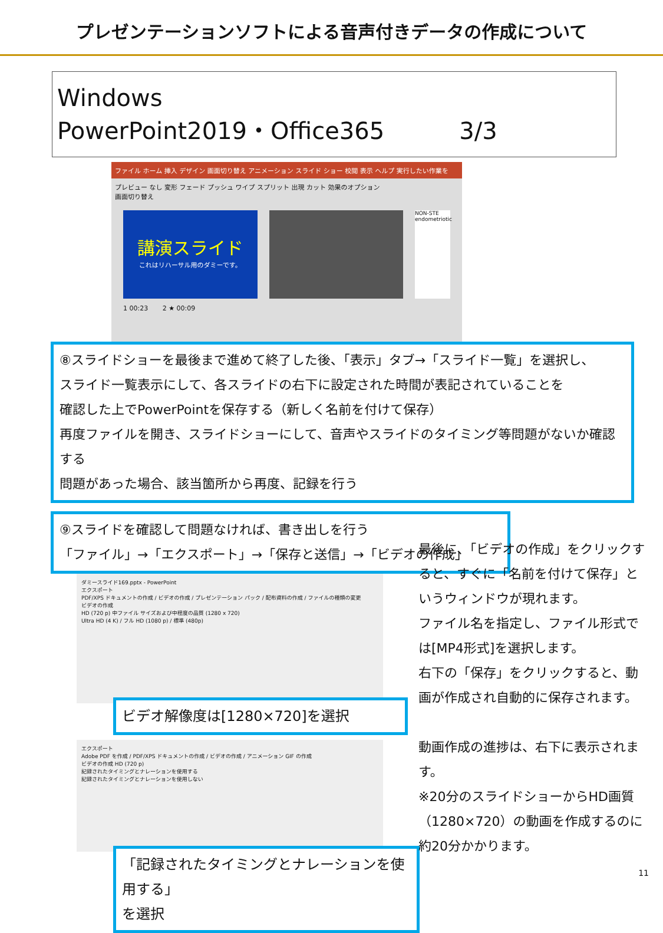プレゼンテーションソフトによる音声付きデータの作成について
Windows
PowerPoint2019・Office365 3/3
ファイル ホーム 挿入 デザイン 画面切り替え アニメーション スライド ショー 校閲 表示 ヘルプ 実行したい作業を
プレビュー なし 変形 フェード プッシュ ワイプ スプリット 出現 カット 効果のオプション
画面切り替え
講演スライド
これはリハーサル用のダミーです。
NON-STE endometriotic
1 00:23 2 ★ 00:09
⑧スライドショーを最後まで進めて終了した後、「表示」タブ→「スライド一覧」を選択し、
スライド一覧表示にして、各スライドの右下に設定された時間が表記されていることを
確認した上でPowerPointを保存する（新しく名前を付けて保存）
再度ファイルを開き、スライドショーにして、音声やスライドのタイミング等問題がないか確認する
問題があった場合、該当箇所から再度、記録を行う
⑨スライドを確認して問題なければ、書き出しを行う
「ファイル」→「エクスポート」→「保存と送信」→「ビデオの作成」
ダミースライド169.pptx - PowerPoint
エクスポート
PDF/XPS ドキュメントの作成 / ビデオの作成 / プレゼンテーション パック / 配布資料の作成 / ファイルの種類の変更
ビデオの作成
HD (720 p) 中ファイル サイズおよび中程度の品質 (1280 x 720)
Ultra HD (4 K) / フル HD (1080 p) / 標準 (480p)
ビデオ解像度は[1280×720]を選択
エクスポート
Adobe PDF を作成 / PDF/XPS ドキュメントの作成 / ビデオの作成 / アニメーション GIF の作成
ビデオの作成 HD (720 p)
記録されたタイミングとナレーションを使用する
記録されたタイミングとナレーションを使用しない
「記録されたタイミングとナレーションを使用する」
を選択
最後に、「ビデオの作成」をクリックすると、すぐに「名前を付けて保存」というウィンドウが現れます。
ファイル名を指定し、ファイル形式では[MP4形式]を選択します。
右下の「保存」をクリックすると、動画が作成され自動的に保存されます。
動画作成の進捗は、右下に表示されます。
※20分のスライドショーからHD画質（1280×720）の動画を作成するのに約20分かかります。
11